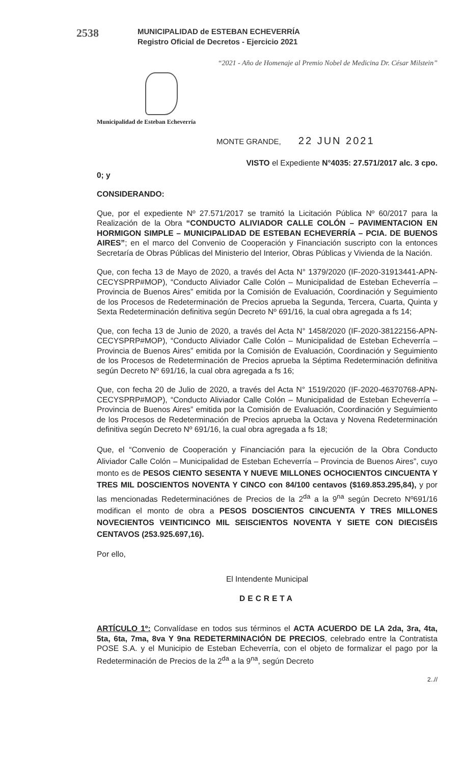2538
MUNICIPALIDAD de ESTEBAN ECHEVERRÍA
Registro Oficial de Decretos - Ejercicio 2021
“2021 - Año de Homenaje al Premio Nobel de Medicina Dr. César Milstein”
Municipalidad de Esteban Echeverría
MONTE GRANDE, 22 JUN 2021
VISTO el Expediente N°4035: 27.571/2017 alc. 3 cpo.
0; y
CONSIDERANDO:
Que, por el expediente Nº 27.571/2017 se tramitó la Licitación Pública Nº 60/2017 para la Realización de la Obra “CONDUCTO ALIVIADOR CALLE COLÓN – PAVIMENTACION EN HORMIGON SIMPLE – MUNICIPALIDAD DE ESTEBAN ECHEVERRÍA – PCIA. DE BUENOS AIRES”; en el marco del Convenio de Cooperación y Financiación suscripto con la entonces Secretaría de Obras Públicas del Ministerio del Interior, Obras Públicas y Vivienda de la Nación.
Que, con fecha 13 de Mayo de 2020, a través del Acta N° 1379/2020 (IF-2020-31913441-APN-CECYSPRP#MOP), “Conducto Aliviador Calle Colón – Municipalidad de Esteban Echeverría – Provincia de Buenos Aires” emitida por la Comisión de Evaluación, Coordinación y Seguimiento de los Procesos de Redeterminación de Precios aprueba la Segunda, Tercera, Cuarta, Quinta y Sexta Redeterminación definitiva según Decreto Nº 691/16, la cual obra agregada a fs 14;
Que, con fecha 13 de Junio de 2020, a través del Acta N° 1458/2020 (IF-2020-38122156-APN-CECYSPRP#MOP), “Conducto Aliviador Calle Colón – Municipalidad de Esteban Echeverría – Provincia de Buenos Aires” emitida por la Comisión de Evaluación, Coordinación y Seguimiento de los Procesos de Redeterminación de Precios aprueba la Séptima Redeterminación definitiva según Decreto Nº 691/16, la cual obra agregada a fs 16;
Que, con fecha 20 de Julio de 2020, a través del Acta N° 1519/2020 (IF-2020-46370768-APN-CECYSPRP#MOP), “Conducto Aliviador Calle Colón – Municipalidad de Esteban Echeverría – Provincia de Buenos Aires” emitida por la Comisión de Evaluación, Coordinación y Seguimiento de los Procesos de Redeterminación de Precios aprueba la Octava y Novena Redeterminación definitiva según Decreto Nº 691/16, la cual obra agregada a fs 18;
Que, el “Convenio de Cooperación y Financiación para la ejecución de la Obra Conducto Aliviador Calle Colón – Municipalidad de Esteban Echeverría – Provincia de Buenos Aires”, cuyo monto es de PESOS CIENTO SESENTA Y NUEVE MILLONES OCHOCIENTOS CINCUENTA Y TRES MIL DOSCIENTOS NOVENTA Y CINCO con 84/100 centavos ($169.853.295,84), y por las mencionadas Redeterminaciónes de Precios de la 2<sup>da</sup> a la 9<sup>na</sup> según Decreto Nº691/16 modifican el monto de obra a PESOS DOSCIENTOS CINCUENTA Y TRES MILLONES NOVECIENTOS VEINTICINCO MIL SEISCIENTOS NOVENTA Y SIETE CON DIECISÉIS CENTAVOS (253.925.697,16).
Por ello,
El Intendente Municipal
DECRETA
ARTÍCULO 1º: Convalídase en todos sus términos el ACTA ACUERDO DE LA 2da, 3ra, 4ta, 5ta, 6ta, 7ma, 8va Y 9na REDETERMINACIÓN DE PRECIOS, celebrado entre la Contratista POSE S.A. y el Municipio de Esteban Echeverría, con el objeto de formalizar el pago por la Redeterminación de Precios de la 2<sup>da</sup> a la 9<sup>na</sup>, según Decreto
2..//